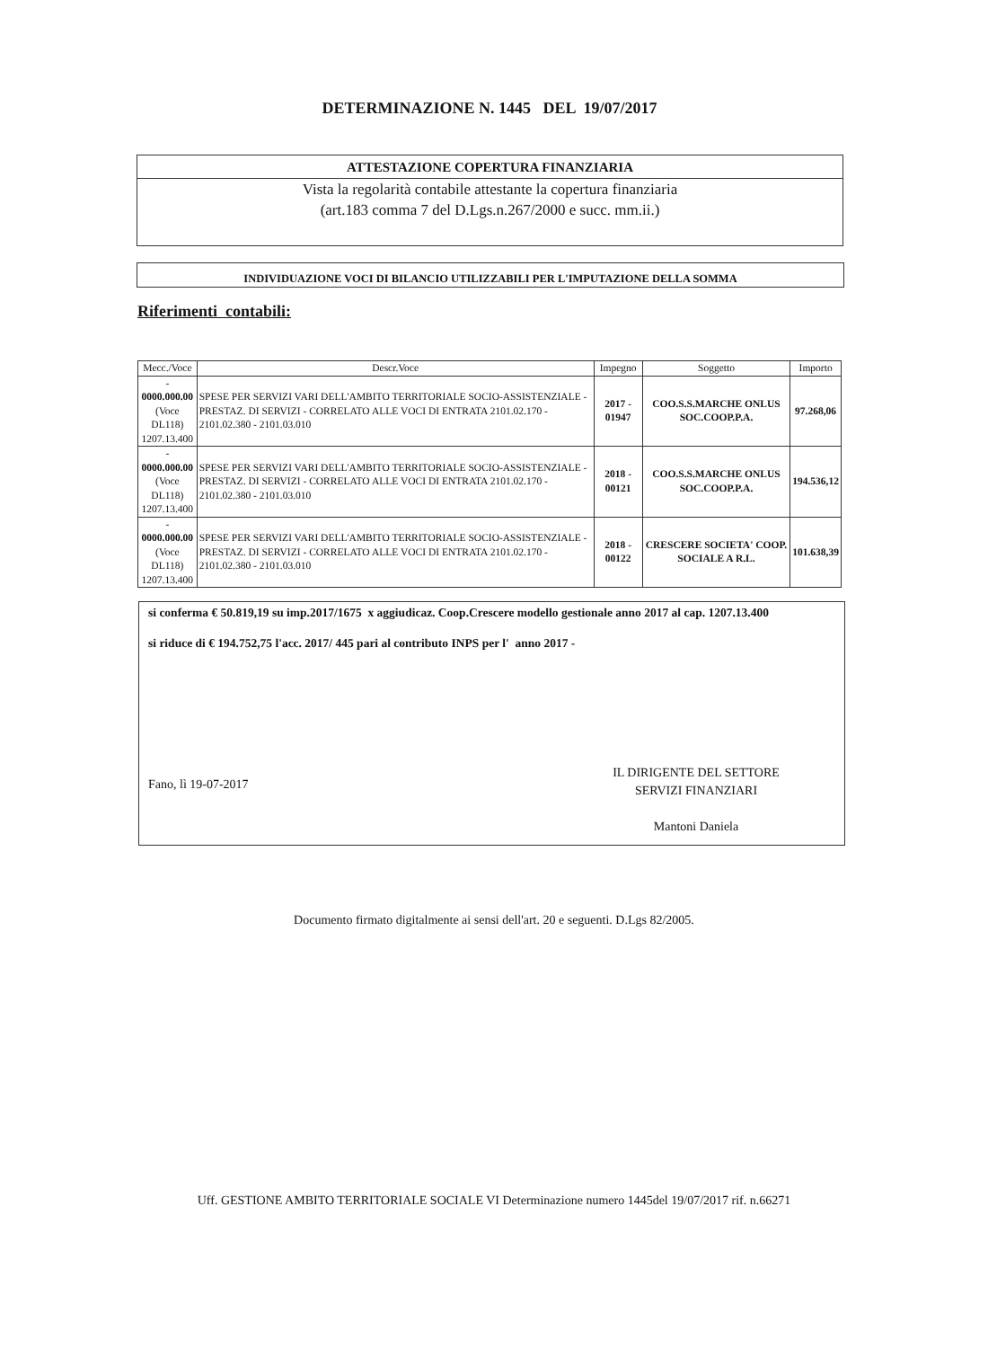DETERMINAZIONE N. 1445 DEL 19/07/2017
ATTESTAZIONE COPERTURA FINANZIARIA
Vista la regolarità contabile attestante la copertura finanziaria
(art.183 comma 7 del D.Lgs.n.267/2000 e succ. mm.ii.)
INDIVIDUAZIONE VOCI DI BILANCIO UTILIZZABILI PER L'IMPUTAZIONE DELLA SOMMA
Riferimenti contabili:
| Mecc./Voce | Descr.Voce | Impegno | Soggetto | Importo |
| --- | --- | --- | --- | --- |
| - 0000.000.00 (Voce DL118) 1207.13.400 | SPESE PER SERVIZI VARI DELL'AMBITO TERRITORIALE SOCIO-ASSISTENZIALE - PRESTAZ. DI SERVIZI - CORRELATO ALLE VOCI DI ENTRATA 2101.02.170 - 2101.02.380 - 2101.03.010 | 2017 - 01947 | COO.S.S.MARCHE ONLUS SOC.COOP.P.A. | 97.268,06 |
| - 0000.000.00 (Voce DL118) 1207.13.400 | SPESE PER SERVIZI VARI DELL'AMBITO TERRITORIALE SOCIO-ASSISTENZIALE - PRESTAZ. DI SERVIZI - CORRELATO ALLE VOCI DI ENTRATA 2101.02.170 - 2101.02.380 - 2101.03.010 | 2018 - 00121 | COO.S.S.MARCHE ONLUS SOC.COOP.P.A. | 194.536,12 |
| - 0000.000.00 (Voce DL118) 1207.13.400 | SPESE PER SERVIZI VARI DELL'AMBITO TERRITORIALE SOCIO-ASSISTENZIALE - PRESTAZ. DI SERVIZI - CORRELATO ALLE VOCI DI ENTRATA 2101.02.170 - 2101.02.380 - 2101.03.010 | 2018 - 00122 | CRESCERE SOCIETA' COOP. SOCIALE A R.L. | 101.638,39 |
si conferma € 50.819,19 su imp.2017/1675 x aggiudicaz. Coop.Crescere modello gestionale anno 2017 al cap. 1207.13.400
si riduce di € 194.752,75 l'acc. 2017/ 445 pari al contributo INPS per l' anno 2017 -
Fano, lì 19-07-2017
IL DIRIGENTE DEL SETTORE
SERVIZI FINANZIARI
Mantoni Daniela
Documento firmato digitalmente ai sensi dell'art. 20 e seguenti. D.Lgs 82/2005.
Uff. GESTIONE AMBITO TERRITORIALE SOCIALE VI Determinazione numero 1445del 19/07/2017 rif. n.66271